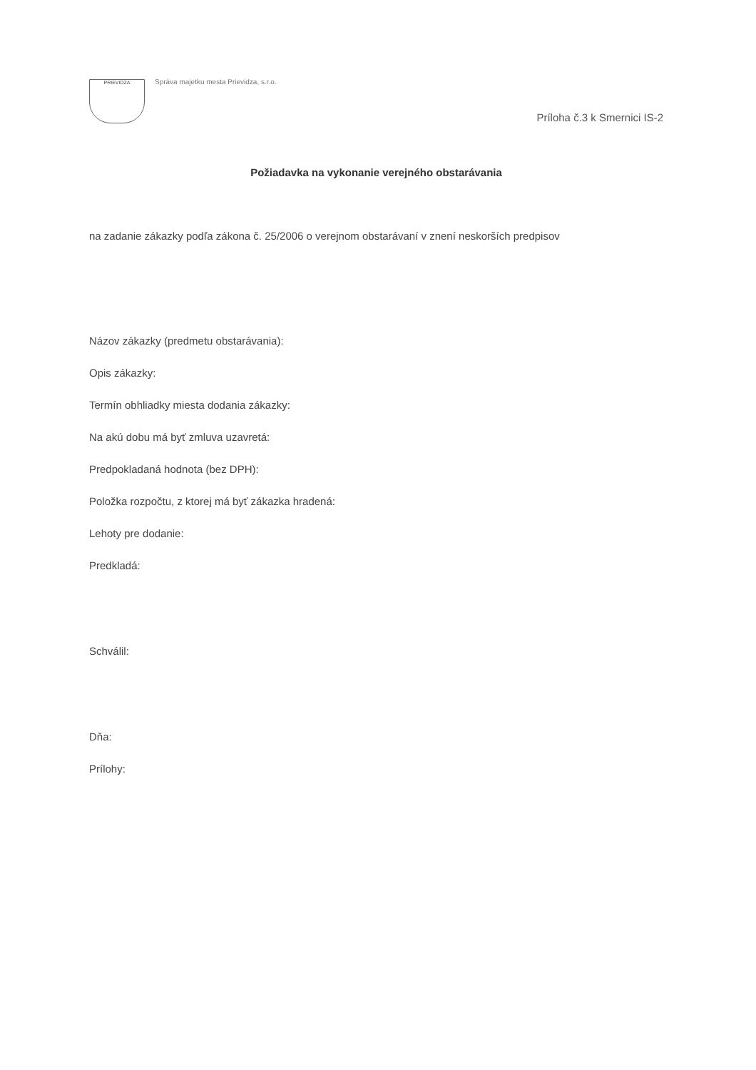PRIEVIDZA Správa majetku mesta Prievidza, s.r.o.
Príloha č.3 k Smernici IS-2
Požiadavka na vykonanie verejného obstarávania
na zadanie zákazky podľa zákona č. 25/2006 o verejnom obstarávaní v znení neskorších predpisov
Názov zákazky (predmetu obstarávania):
Opis zákazky:
Termín obhliadky miesta dodania zákazky:
Na akú dobu má byť zmluva uzavretá:
Predpokladaná hodnota (bez DPH):
Položka rozpočtu, z ktorej má byť zákazka hradená:
Lehoty pre dodanie:
Predkladá:
Schválil:
Dňa:
Prílohy: